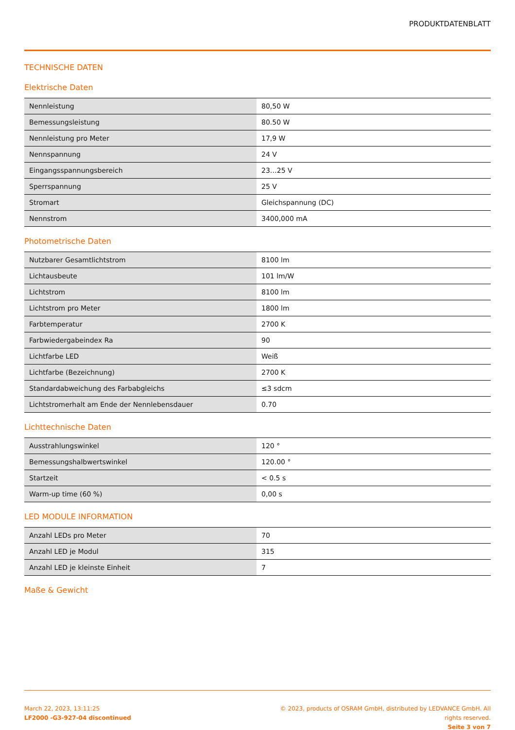PRODUKTDATENBLATT
TECHNISCHE DATEN
Elektrische Daten
| Nennleistung | 80,50 W |
| Bemessungsleistung | 80.50 W |
| Nennleistung pro Meter | 17,9 W |
| Nennspannung | 24 V |
| Eingangsspannungsbereich | 23…25 V |
| Sperrspannung | 25 V |
| Stromart | Gleichspannung (DC) |
| Nennstrom | 3400,000 mA |
Photometrische Daten
| Nutzbarer Gesamtlichtstrom | 8100 lm |
| Lichtausbeute | 101 lm/W |
| Lichtstrom | 8100 lm |
| Lichtstrom pro Meter | 1800 lm |
| Farbtemperatur | 2700 K |
| Farbwiedergabeindex Ra | 90 |
| Lichtfarbe LED | Weiß |
| Lichtfarbe (Bezeichnung) | 2700 K |
| Standardabweichung des Farbabgleichs | ≤3 sdcm |
| Lichtstromerhalt am Ende der Nennlebensdauer | 0.70 |
Lichttechnische Daten
| Ausstrahlungswinkel | 120 ° |
| Bemessungshalbwertswinkel | 120.00 ° |
| Startzeit | < 0.5 s |
| Warm-up time (60 %) | 0,00 s |
LED MODULE INFORMATION
| Anzahl LEDs pro Meter | 70 |
| Anzahl LED je Modul | 315 |
| Anzahl LED je kleinste Einheit | 7 |
Maße & Gewicht
March 22, 2023, 13:11:25
LF2000 -G3-927-04 discontinued
© 2023, products of OSRAM GmbH, distributed by LEDVANCE GmbH. All rights reserved.
Seite 3 von 7